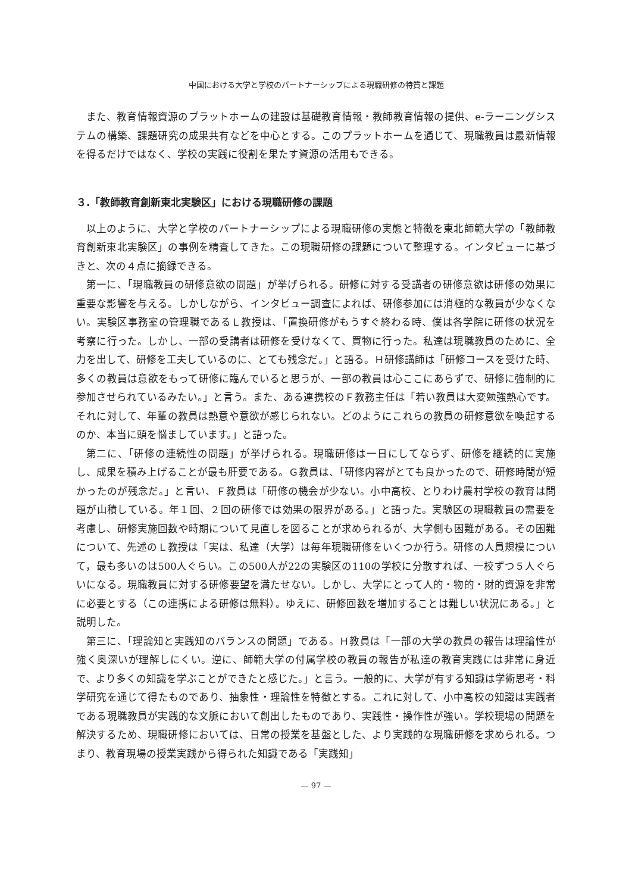中国における大学と学校のパートナーシップによる現職研修の特質と課題
また、教育情報資源のプラットホームの建設は基礎教育情報・教師教育情報の提供、e-ラーニングシステムの構築、課題研究の成果共有などを中心とする。このプラットホームを通じて、現職教員は最新情報を得るだけではなく、学校の実践に役割を果たす資源の活用もできる。
３.「教師教育創新東北実験区」における現職研修の課題
以上のように、大学と学校のパートナーシップによる現職研修の実態と特徴を東北師範大学の「教師教育創新東北実験区」の事例を精査してきた。この現職研修の課題について整理する。インタビューに基づきと、次の４点に摘録できる。
第一に、「現職教員の研修意欲の問題」が挙げられる。研修に対する受講者の研修意欲は研修の効果に重要な影響を与える。しかしながら、インタビュー調査によれば、研修参加には消極的な教員が少なくない。実験区事務室の管理職であるＬ教授は、「置換研修がもうすぐ終わる時、僕は各学院に研修の状況を考察に行った。しかし、一部の受講者は研修を受けなくて、買物に行った。私達は現職教員のために、全力を出して、研修を工夫しているのに、とても残念だ。」と語る。Ｈ研修講師は「研修コースを受けた時、多くの教員は意欲をもって研修に臨んでいると思うが、一部の教員は心ここにあらずで、研修に強制的に参加させられているみたい。」と言う。また、ある連携校のＦ教務主任は「若い教員は大変勉強熱心です。それに対して、年輩の教員は熱意や意欲が感じられない。どのようにこれらの教員の研修意欲を喚起するのか、本当に頭を悩ましています。」と語った。
第二に、「研修の連続性の問題」が挙げられる。現職研修は一日にしてならず、研修を継続的に実施し、成果を積み上げることが最も肝要である。Ｇ教員は、「研修内容がとても良かったので、研修時間が短かったのが残念だ。」と言い、Ｆ教員は「研修の機会が少ない。小中高校、とりわけ農村学校の教育は問題が山積している。年１回、２回の研修では効果の限界がある。」と語った。実験区の現職教員の需要を考慮し、研修実施回数や時期について見直しを図ることが求められるが、大学側も困難がある。その困難について、先述のＬ教授は「実は、私達（大学）は毎年現職研修をいくつか行う。研修の人員規模について，最も多いのは500人ぐらい。この500人が22の実験区の110の学校に分散すれば、一校ずつ５人ぐらいになる。現職教員に対する研修要望を満たせない。しかし、大学にとって人的・物的・財的資源を非常に必要とする（この連携による研修は無料）。ゆえに、研修回数を増加することは難しい状況にある。」と説明した。
第三に、「理論知と実践知のバランスの問題」である。Ｈ教員は「一部の大学の教員の報告は理論性が強く奥深いが理解しにくい。逆に、師範大学の付属学校の教員の報告が私達の教育実践には非常に身近で、より多くの知識を学ぶことができたと感じた。」と言う。一般的に、大学が有する知識は学術思考・科学研究を通じて得たものであり、抽象性・理論性を特徴とする。これに対して、小中高校の知識は実践者である現職教員が実践的な文脈において創出したものであり、実践性・操作性が強い。学校現場の問題を解決するため、現職研修においては、日常の授業を基盤とした、より実践的な現職研修を求められる。つまり、教育現場の授業実践から得られた知識である「実践知」
— 97 —